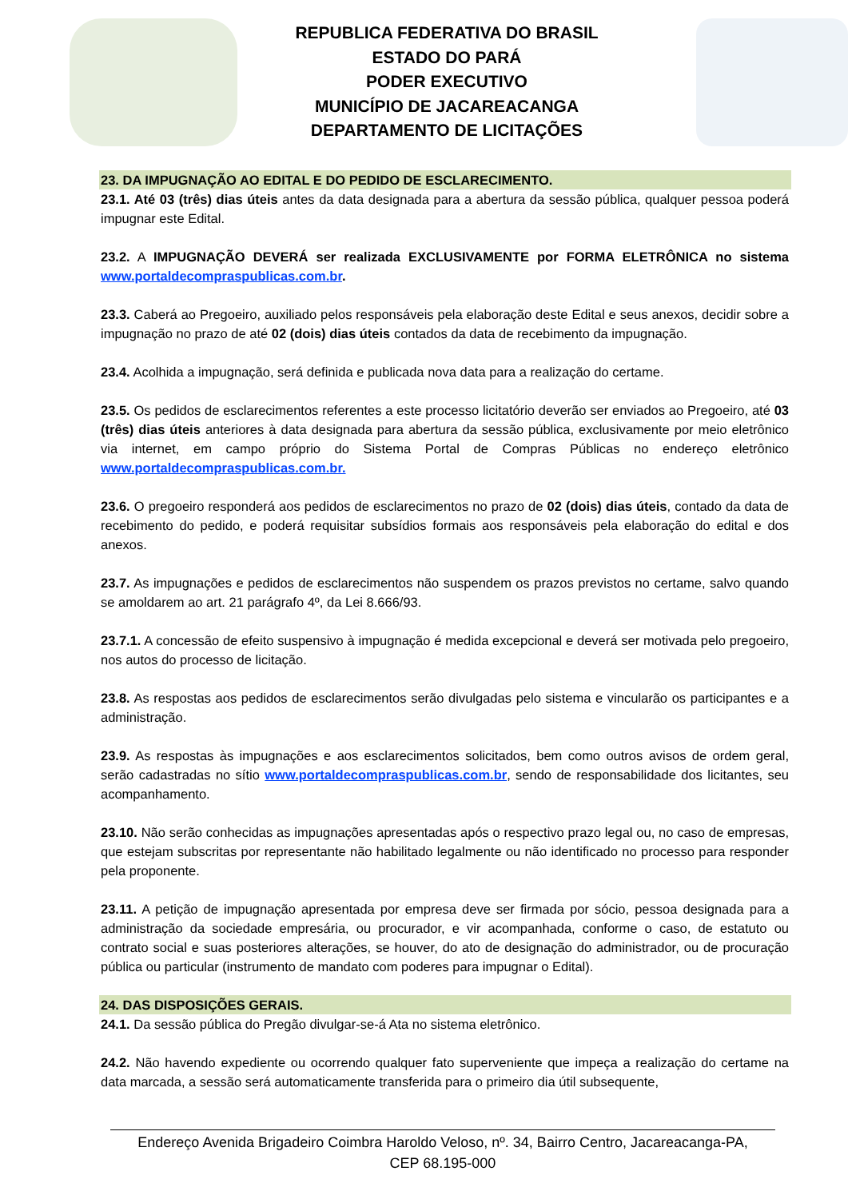REPUBLICA FEDERATIVA DO BRASIL
ESTADO DO PARÁ
PODER EXECUTIVO
MUNICÍPIO DE JACAREACANGA
DEPARTAMENTO DE LICITAÇÕES
23. DA IMPUGNAÇÃO AO EDITAL E DO PEDIDO DE ESCLARECIMENTO.
23.1. Até 03 (três) dias úteis antes da data designada para a abertura da sessão pública, qualquer pessoa poderá impugnar este Edital.
23.2. A IMPUGNAÇÃO DEVERÁ ser realizada EXCLUSIVAMENTE por FORMA ELETRÔNICA no sistema www.portaldecompraspublicas.com.br.
23.3. Caberá ao Pregoeiro, auxiliado pelos responsáveis pela elaboração deste Edital e seus anexos, decidir sobre a impugnação no prazo de até 02 (dois) dias úteis contados da data de recebimento da impugnação.
23.4. Acolhida a impugnação, será definida e publicada nova data para a realização do certame.
23.5. Os pedidos de esclarecimentos referentes a este processo licitatório deverão ser enviados ao Pregoeiro, até 03 (três) dias úteis anteriores à data designada para abertura da sessão pública, exclusivamente por meio eletrônico via internet, em campo próprio do Sistema Portal de Compras Públicas no endereço eletrônico www.portaldecompraspublicas.com.br.
23.6. O pregoeiro responderá aos pedidos de esclarecimentos no prazo de 02 (dois) dias úteis, contado da data de recebimento do pedido, e poderá requisitar subsídios formais aos responsáveis pela elaboração do edital e dos anexos.
23.7. As impugnações e pedidos de esclarecimentos não suspendem os prazos previstos no certame, salvo quando se amoldarem ao art. 21 parágrafo 4º, da Lei 8.666/93.
23.7.1. A concessão de efeito suspensivo à impugnação é medida excepcional e deverá ser motivada pelo pregoeiro, nos autos do processo de licitação.
23.8. As respostas aos pedidos de esclarecimentos serão divulgadas pelo sistema e vincularão os participantes e a administração.
23.9. As respostas às impugnações e aos esclarecimentos solicitados, bem como outros avisos de ordem geral, serão cadastradas no sítio www.portaldecompraspublicas.com.br, sendo de responsabilidade dos licitantes, seu acompanhamento.
23.10. Não serão conhecidas as impugnações apresentadas após o respectivo prazo legal ou, no caso de empresas, que estejam subscritas por representante não habilitado legalmente ou não identificado no processo para responder pela proponente.
23.11. A petição de impugnação apresentada por empresa deve ser firmada por sócio, pessoa designada para a administração da sociedade empresária, ou procurador, e vir acompanhada, conforme o caso, de estatuto ou contrato social e suas posteriores alterações, se houver, do ato de designação do administrador, ou de procuração pública ou particular (instrumento de mandato com poderes para impugnar o Edital).
24. DAS DISPOSIÇÕES GERAIS.
24.1. Da sessão pública do Pregão divulgar-se-á Ata no sistema eletrônico.
24.2. Não havendo expediente ou ocorrendo qualquer fato superveniente que impeça a realização do certame na data marcada, a sessão será automaticamente transferida para o primeiro dia útil subsequente,
Endereço Avenida Brigadeiro Coimbra Haroldo Veloso, nº. 34, Bairro Centro, Jacareacanga-PA,
CEP 68.195-000